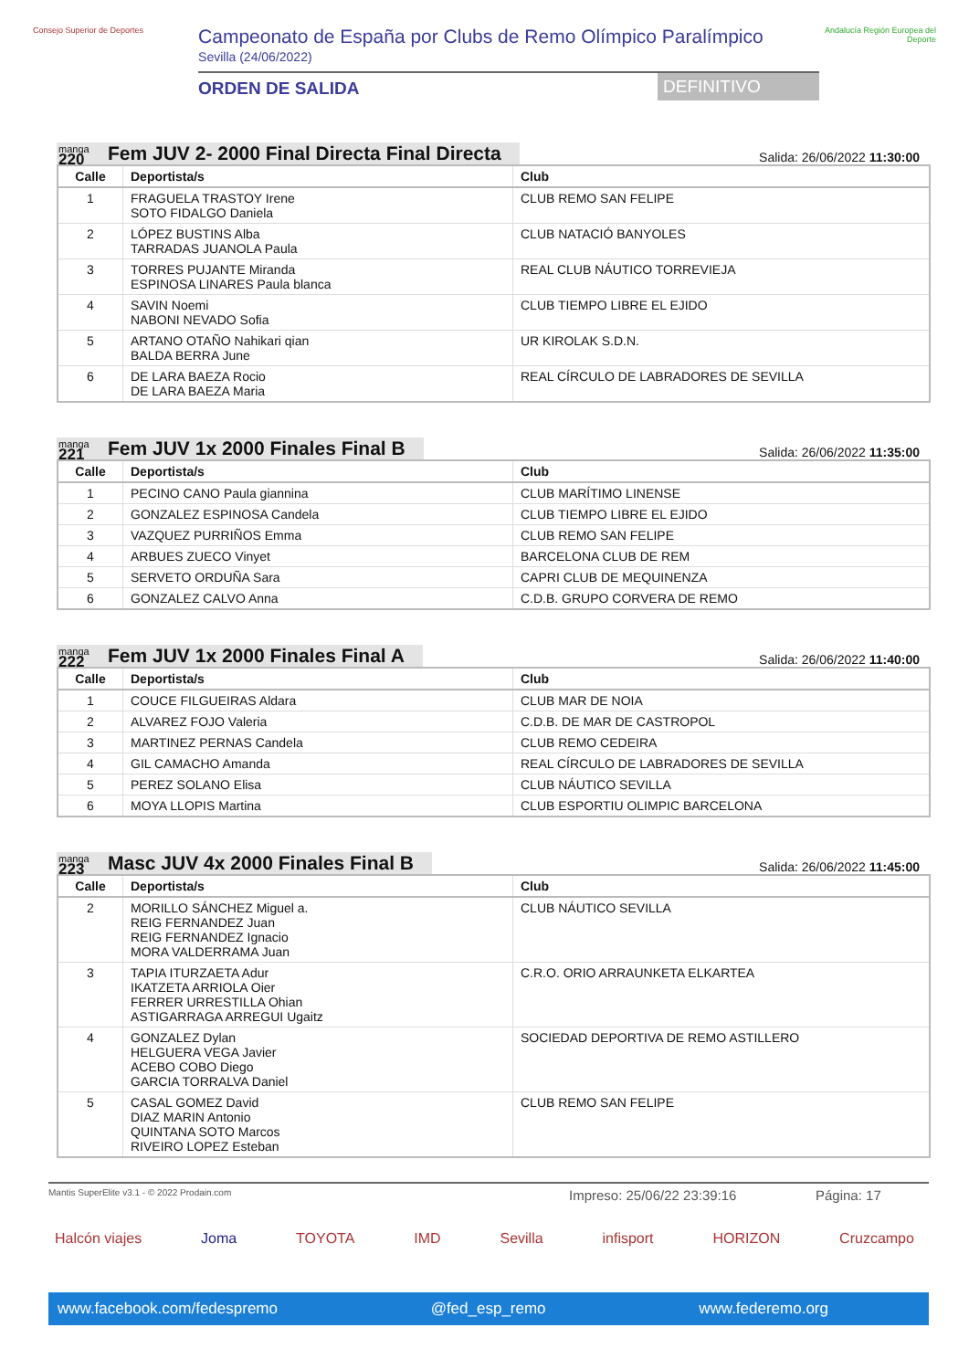Consejo Superior de Deportes
Campeonato de España por Clubs de Remo Olímpico Paralímpico
Sevilla (24/06/2022)
ORDEN DE SALIDA DEFINITIVO
Andalucía Región Europea del Deporte
manga
220
Fem JUV 2- 2000 Final Directa Final Directa
Salida: 26/06/2022 11:30:00
| Calle | Deportista/s | Club |
| --- | --- | --- |
| 1 | FRAGUELA TRASTOY Irene SOTO FIDALGO Daniela | CLUB REMO SAN FELIPE |
| 2 | LÓPEZ BUSTINS Alba TARRADAS JUANOLA Paula | CLUB NATACIÓ BANYOLES |
| 3 | TORRES PUJANTE Miranda ESPINOSA LINARES Paula blanca | REAL CLUB NÁUTICO TORREVIEJA |
| 4 | SAVIN Noemi NABONI NEVADO Sofia | CLUB TIEMPO LIBRE EL EJIDO |
| 5 | ARTANO OTAÑO Nahikari qian BALDA BERRA June | UR KIROLAK S.D.N. |
| 6 | DE LARA BAEZA Rocio DE LARA BAEZA Maria | REAL CÍRCULO DE LABRADORES DE SEVILLA |
manga
221
Fem JUV 1x 2000 Finales Final B
Salida: 26/06/2022 11:35:00
| Calle | Deportista/s | Club |
| --- | --- | --- |
| 1 | PECINO CANO Paula giannina | CLUB MARÍTIMO LINENSE |
| 2 | GONZALEZ ESPINOSA Candela | CLUB TIEMPO LIBRE EL EJIDO |
| 3 | VAZQUEZ PURRIÑOS Emma | CLUB REMO SAN FELIPE |
| 4 | ARBUES ZUECO Vinyet | BARCELONA CLUB DE REM |
| 5 | SERVETO ORDUÑA Sara | CAPRI CLUB DE MEQUINENZA |
| 6 | GONZALEZ CALVO Anna | C.D.B. GRUPO CORVERA DE REMO |
manga
222
Fem JUV 1x 2000 Finales Final A
Salida: 26/06/2022 11:40:00
| Calle | Deportista/s | Club |
| --- | --- | --- |
| 1 | COUCE FILGUEIRAS Aldara | CLUB MAR DE NOIA |
| 2 | ALVAREZ FOJO Valeria | C.D.B. DE MAR DE CASTROPOL |
| 3 | MARTINEZ PERNAS Candela | CLUB REMO CEDEIRA |
| 4 | GIL CAMACHO Amanda | REAL CÍRCULO DE LABRADORES DE SEVILLA |
| 5 | PEREZ SOLANO Elisa | CLUB NÁUTICO SEVILLA |
| 6 | MOYA LLOPIS Martina | CLUB ESPORTIU OLIMPIC BARCELONA |
manga
223
Masc JUV 4x 2000 Finales Final B
Salida: 26/06/2022 11:45:00
| Calle | Deportista/s | Club |
| --- | --- | --- |
| 2 | MORILLO SÁNCHEZ Miguel a. REIG FERNANDEZ Juan REIG FERNANDEZ Ignacio MORA VALDERRAMA Juan | CLUB NÁUTICO SEVILLA |
| 3 | TAPIA ITURZAETA Adur IKATZETA ARRIOLA Oier FERRER URRESTILLA Ohian ASTIGARRAGA ARREGUI Ugaitz | C.R.O. ORIO ARRAUNKETA ELKARTEA |
| 4 | GONZALEZ Dylan HELGUERA VEGA Javier ACEBO COBO Diego GARCIA TORRALVA Daniel | SOCIEDAD DEPORTIVA DE REMO ASTILLERO |
| 5 | CASAL GOMEZ David DIAZ MARIN Antonio QUINTANA SOTO Marcos RIVEIRO LOPEZ Esteban | CLUB REMO SAN FELIPE |
Mantis SuperElite v3.1 - © 2022 Prodain.com Impreso: 25/06/22 23:39:16 Página: 17
Halcón viajes Joma TOYOTA IMD Sevilla infisport HORIZON Cruzcampo
www.facebook.com/fedespremo @fed_esp_remo www.federemo.org